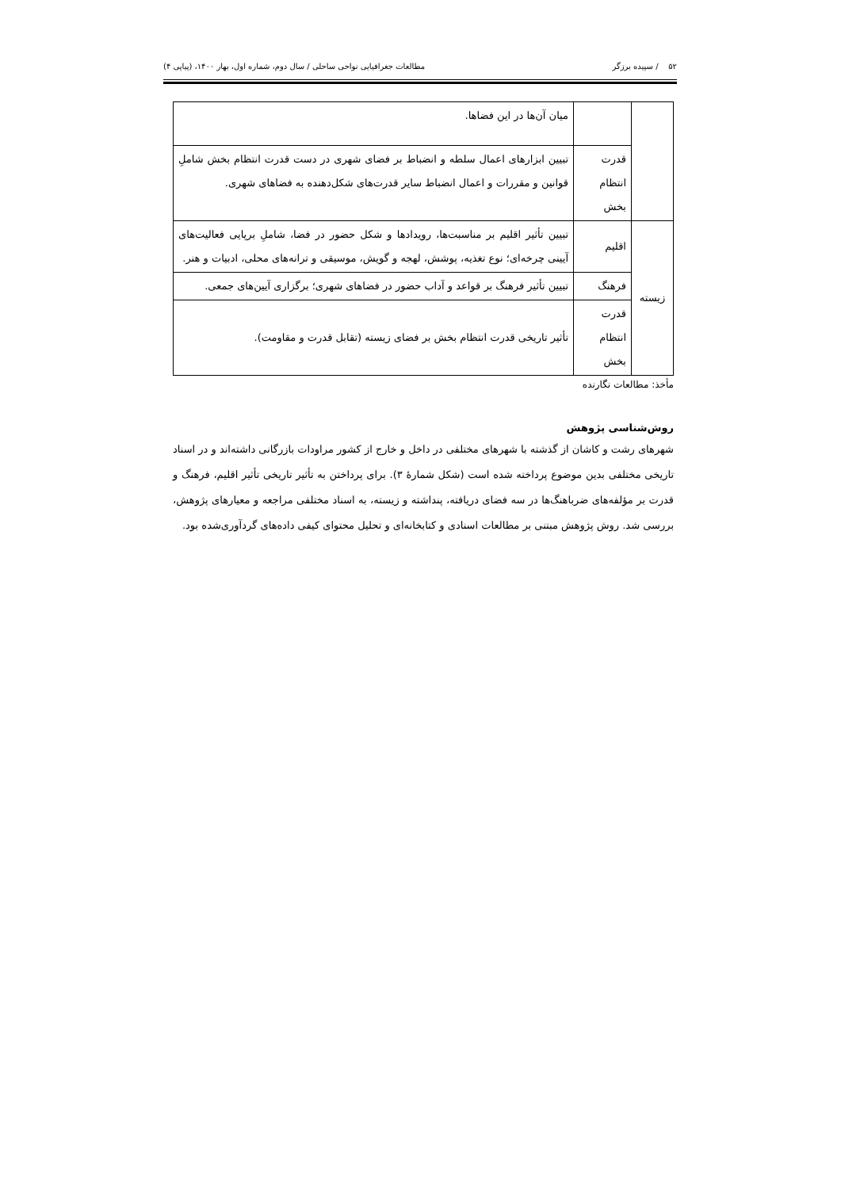۵۲ / سپیده برزگر مطالعات جغرافیایی نواحی ساحلی / سال دوم، شماره اول، بهار ۱۴۰۰، (پیاپی ۴)
| | | میان آن‌ها در این فضاها. |
| | قدرت انتظام بخش | تبیین ابزارهای اعمال سلطه و انضباط بر فضای شهری در دست قدرت انتظام بخش شاملِ قوانین و مقررات و اعمال انضباط سایر قدرت‌های شکل‌دهنده به فضاهای شهری. |
| زیسته | اقلیم | تبیین تأثیر اقلیم بر مناسبت‌ها، رویدادها و شکل حضور در فضا، شاملِ برپایی فعالیت‌های آیینی چرخه‌ای؛ نوع تغذیه، پوشش، لهجه و گویش، موسیقی و ترانه‌های محلی، ادبیات و هنر. |
| | فرهنگ | تبیین تأثیر فرهنگ بر قواعد و آداب حضور در فضاهای شهری؛ برگزاری آیین‌های جمعی. |
| | قدرت انتظام بخش | تأثیر تاریخی قدرت انتظام بخش بر فضای زیسته (تقابل قدرت و مقاومت). |
مأخذ: مطالعات نگارنده
روش‌شناسی پژوهش
شهرهای رشت و کاشان از گذشته با شهرهای مختلفی در داخل و خارج از کشور مراودات بازرگانی داشته‌اند و در اسناد تاریخی مختلفی بدین موضوع پرداخته شده است (شکل شمارۀ ۳). برای پرداختن به تأثیر تاریخی تأثیر اقلیم، فرهنگ و قدرت بر مؤلفه‌های ضرباهنگ‌ها در سه فضای دریافته، پنداشته و زیسته، به اسناد مختلفی مراجعه و معیارهای پژوهش، بررسی شد. روش پژوهش مبتنی بر مطالعات اسنادی و کتابخانه‌ای و تحلیل محتوای کیفی داده‌های گردآوری‌شده بود.